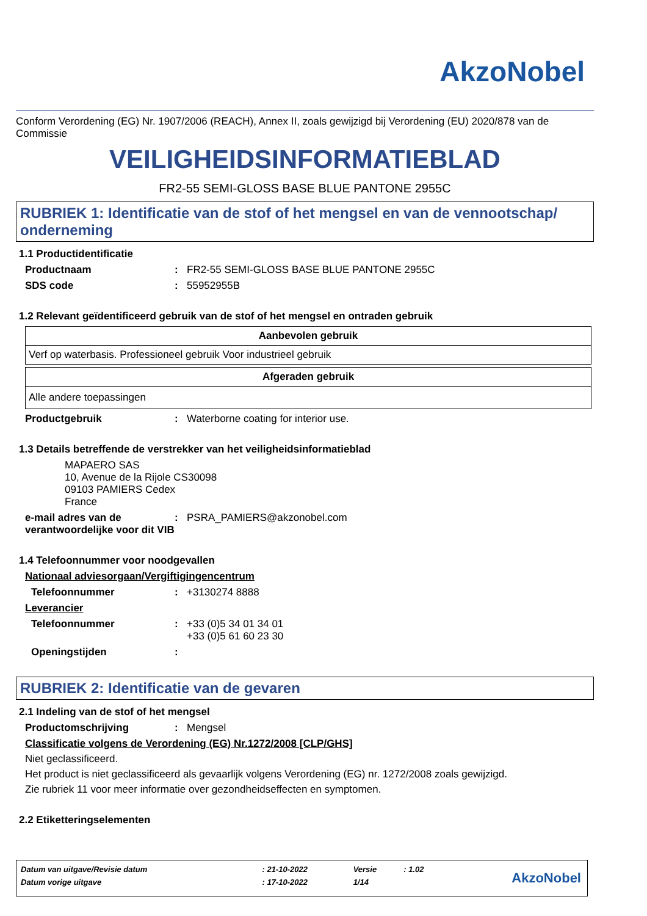AkzoNobel
Conform Verordening (EG) Nr. 1907/2006 (REACH), Annex II, zoals gewijzigd bij Verordening (EU) 2020/878 van de Commissie
VEILIGHEIDSINFORMATIEBLAD
FR2-55 SEMI-GLOSS BASE BLUE PANTONE 2955C
RUBRIEK 1: Identificatie van de stof of het mengsel en van de vennootschap/ onderneming
1.1 Productidentificatie
Productnaam: FR2-55 SEMI-GLOSS BASE BLUE PANTONE 2955C
SDS code: 55952955B
1.2 Relevant geïdentificeerd gebruik van de stof of het mengsel en ontraden gebruik
| Aanbevolen gebruik |
| --- |
| Verf op waterbasis. Professioneel gebruik Voor industrieel gebruik |
| Afgeraden gebruik |
| --- |
| Alle andere toepassingen |
Productgebruik: Waterborne coating for interior use.
1.3 Details betreffende de verstrekker van het veiligheidsinformatieblad
MAPAERO SAS
10, Avenue de la Rijole CS30098
09103 PAMIERS Cedex
France
e-mail adres van de verantwoordelijke voor dit VIB: PSRA_PAMIERS@akzonobel.com
1.4 Telefoonnummer voor noodgevallen
Nationaal adviesorgaan/Vergiftigingencentrum
Telefoonnummer: +3130274 8888
Leverancier
Telefoonnummer: +33 (0)5 34 01 34 01
+33 (0)5 61 60 23 30
Openingstijden:
RUBRIEK 2: Identificatie van de gevaren
2.1 Indeling van de stof of het mengsel
Productomschrijving: Mengsel
Classificatie volgens de Verordening (EG) Nr.1272/2008 [CLP/GHS]
Niet geclassificeerd.
Het product is niet geclassificeerd als gevaarlijk volgens Verordening (EG) nr. 1272/2008 zoals gewijzigd.
Zie rubriek 11 voor meer informatie over gezondheidseffecten en symptomen.
2.2 Etiketteringselementen
| Datum van uitgave/Revisie datum | : 21-10-2022 | Versie | : 1.02 |
| Datum vorige uitgave | : 17-10-2022 | 1/14 | |
AkzoNobel